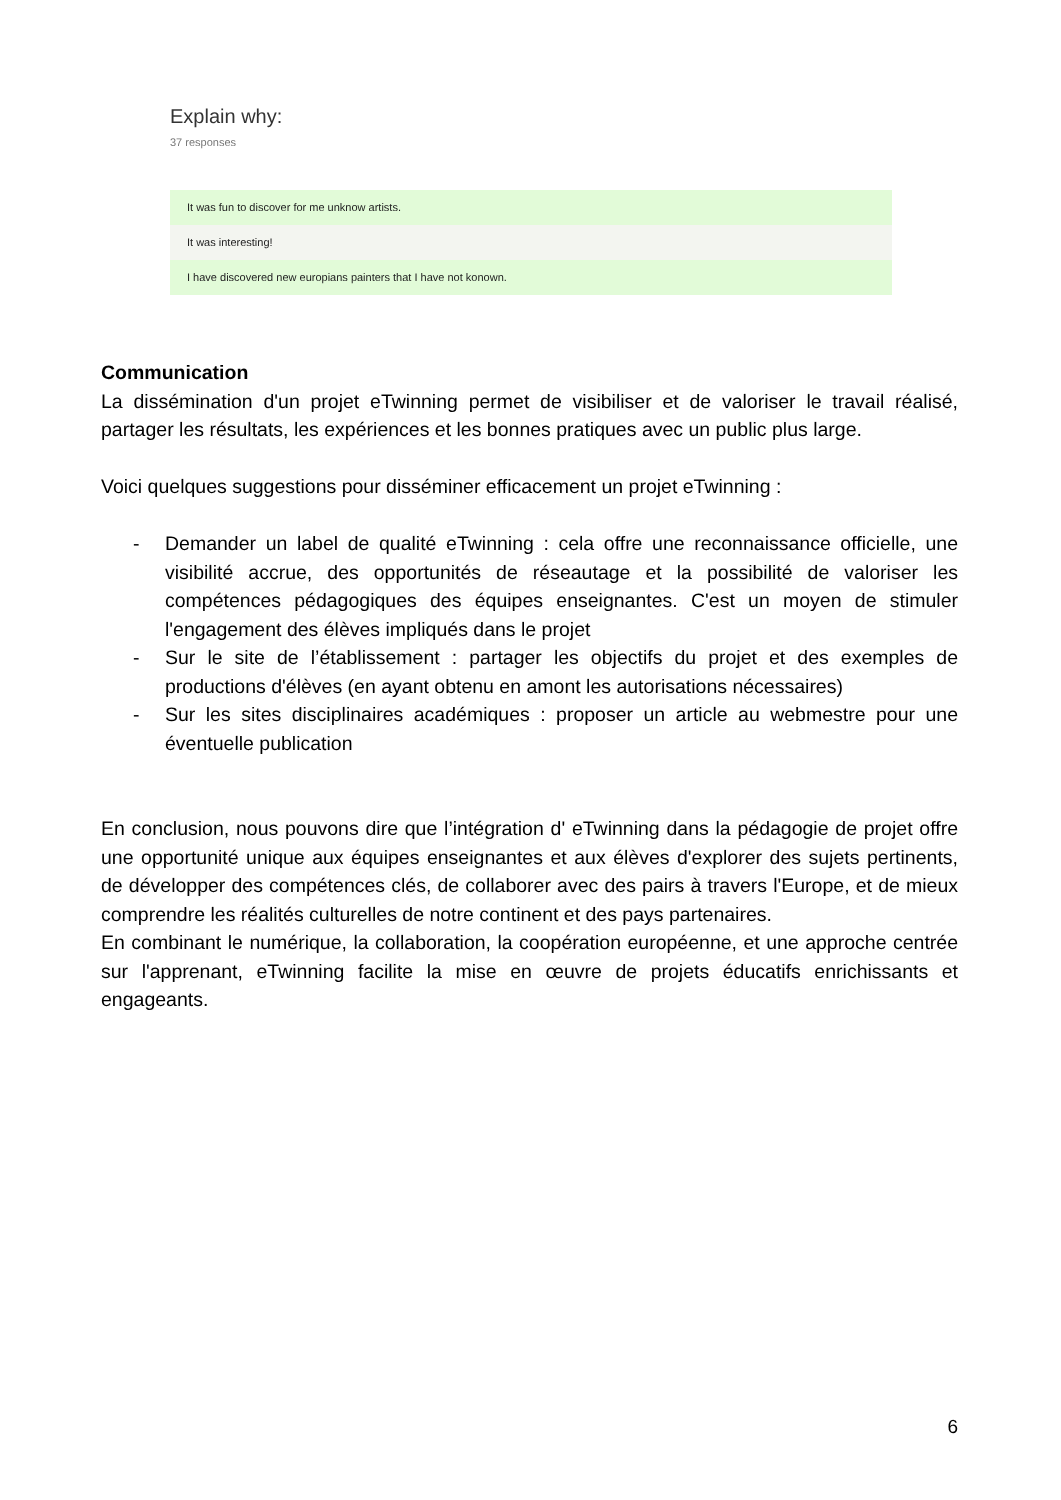Explain why:
37 responses
It was fun to discover for me unknow artists.
It was interesting!
I have discovered new europians painters that I have not konown.
Communication
La dissémination d'un projet eTwinning permet de visibiliser et de valoriser le travail réalisé, partager les résultats, les expériences et les bonnes pratiques avec un public plus large.
Voici quelques suggestions pour disséminer efficacement un projet eTwinning :
- Demander un label de qualité eTwinning : cela offre une reconnaissance officielle, une visibilité accrue, des opportunités de réseautage et la possibilité de valoriser les compétences pédagogiques des équipes enseignantes. C'est un moyen de stimuler l'engagement des élèves impliqués dans le projet
- Sur le site de l’établissement : partager les objectifs du projet et des exemples de productions d'élèves (en ayant obtenu en amont les autorisations nécessaires)
- Sur les sites disciplinaires académiques : proposer un article au webmestre pour une éventuelle publication
En conclusion, nous pouvons dire que l’intégration d' eTwinning dans la pédagogie de projet offre une opportunité unique aux équipes enseignantes et aux élèves d'explorer des sujets pertinents, de développer des compétences clés, de collaborer avec des pairs à travers l'Europe, et de mieux comprendre les réalités culturelles de notre continent et des pays partenaires.
En combinant le numérique, la collaboration, la coopération européenne, et une approche centrée sur l'apprenant, eTwinning facilite la mise en œuvre de projets éducatifs enrichissants et engageants.
6